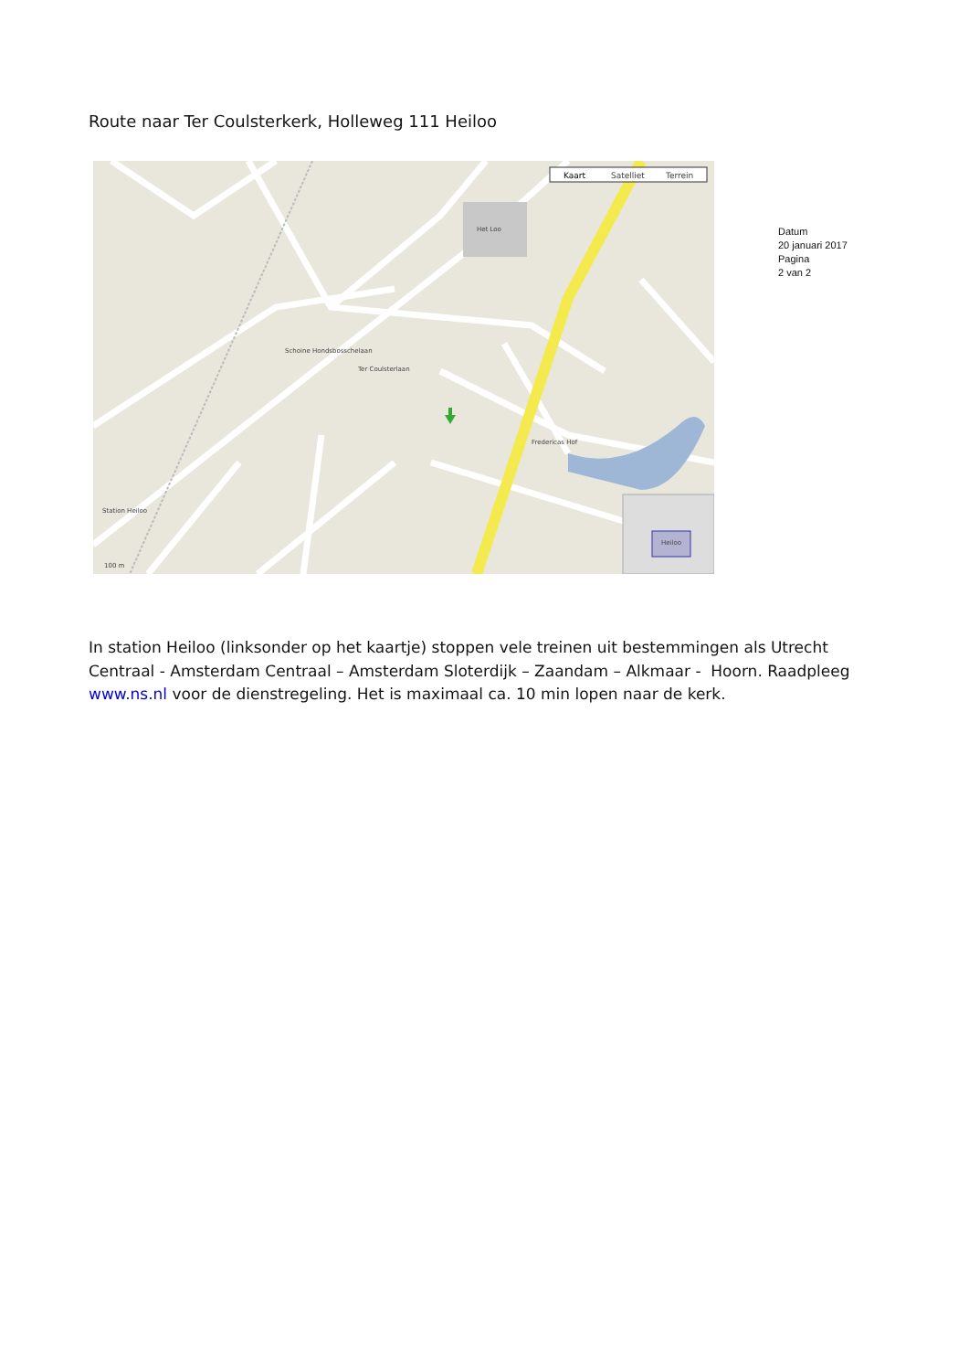Route naar Ter Coulsterkerk, Holleweg 111 Heiloo
Kaart
Satelliet
Terrein
Het Loo
Ter Coulsterlaan
Schoine Hondsbosschelaan
Station Heiloo
Fredericas Hof
100 m
Heiloo
Datum
20 januari 2017
Pagina
2 van 2
In station Heiloo (linksonder op het kaartje) stoppen vele treinen uit bestemmingen als Utrecht Centraal - Amsterdam Centraal – Amsterdam Sloterdijk – Zaandam – Alkmaar - Hoorn. Raadpleeg www.ns.nl voor de dienstregeling. Het is maximaal ca. 10 min lopen naar de kerk.